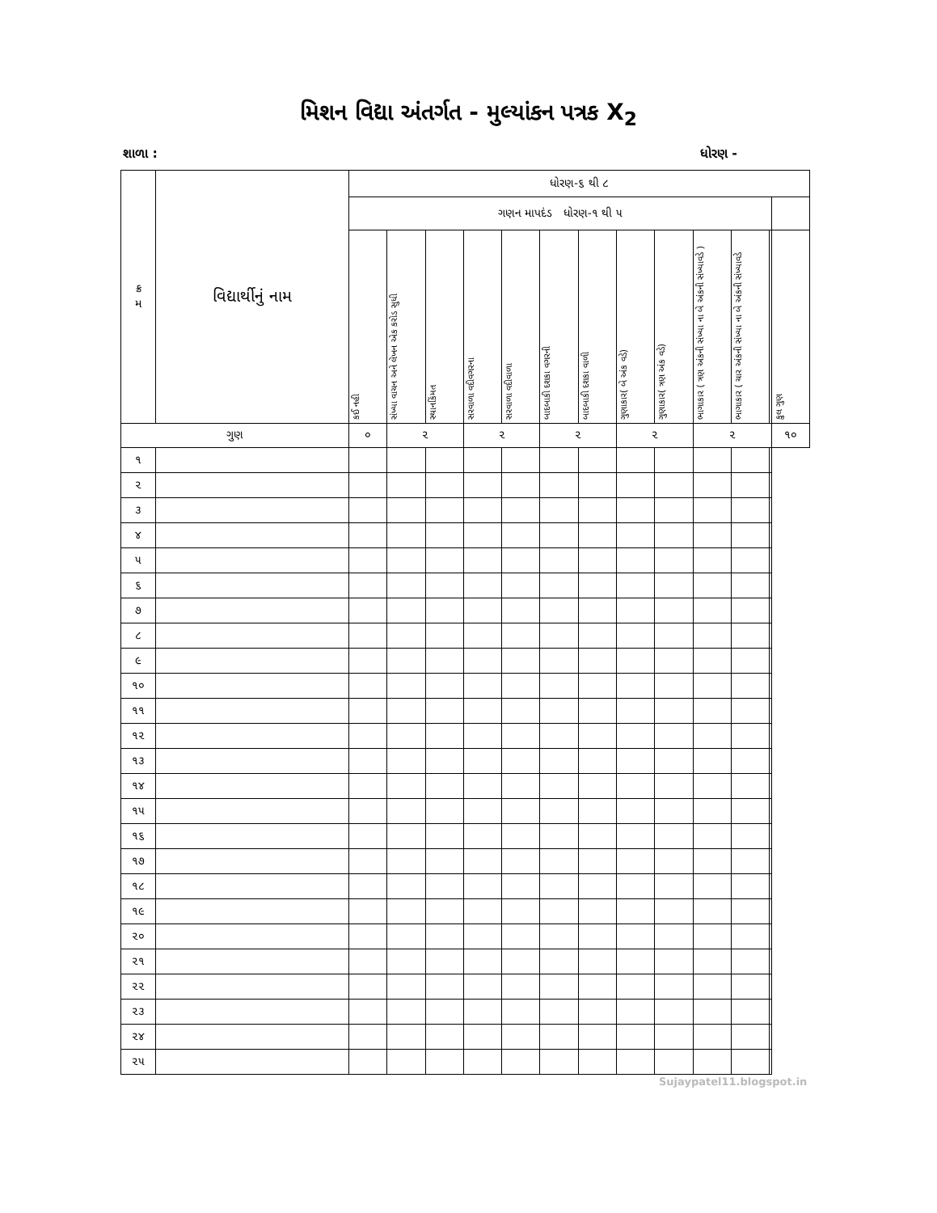મિશન વિદ્યા અંતર્ગત - મુલ્યાંકન પત્રક X<sub>2</sub>
શાળા : ધોરણ -
| ક્ર મ | વિદ્યાર્થીનું નામ | ધોરણ-૬ થી ૮ | | | | | | | | | | | | | |
| --- | --- | --- | --- | --- | --- | --- | --- | --- | --- | --- | --- | --- | --- | --- | --- |
| | | ગણન માપદંડ ધોરણ-૧ થી ૫ | | | | | | | | | | | | | |
| | | કઈ નહી | સંખ્યા વાચન અને લેખન એક કરોડ સુધી | સ્થાનકિંમત | સરવાળા વદીવગરના | સરવાળા વદીવાળા | બાદબાકી દશકા વગરની | બાદબાકી દશકા વાળી | ગુણાકાર( બે અંક વડે) | ગુણાકાર( ત્રણ અંક વડે) | ભાગાકાર ( ત્રણ અંકની સંખ્યા ના બે અંકની સંખ્યાવડે ) | ભાગાકાર ( ચાર અંકની સંખ્યા ના બે અંકની સંખ્યાવડે | | | કુલ ગુણ |
| ગુણ | | ૦ | ૨ | | ૨ | | ૨ | | ૨ | | ૨ | | | | ૧૦ |
| ૧ | | | | | | | | | | | | | | | |
| ૨ | | | | | | | | | | | | | | | |
| ૩ | | | | | | | | | | | | | | | |
| ૪ | | | | | | | | | | | | | | | |
| ૫ | | | | | | | | | | | | | | | |
| ૬ | | | | | | | | | | | | | | | |
| ૭ | | | | | | | | | | | | | | | |
| ૮ | | | | | | | | | | | | | | | |
| ૯ | | | | | | | | | | | | | | | |
| ૧૦ | | | | | | | | | | | | | | | |
| ૧૧ | | | | | | | | | | | | | | | |
| ૧૨ | | | | | | | | | | | | | | | |
| ૧૩ | | | | | | | | | | | | | | | |
| ૧૪ | | | | | | | | | | | | | | | |
| ૧૫ | | | | | | | | | | | | | | | |
| ૧૬ | | | | | | | | | | | | | | | |
| ૧૭ | | | | | | | | | | | | | | | |
| ૧૮ | | | | | | | | | | | | | | | |
| ૧૯ | | | | | | | | | | | | | | | |
| ૨૦ | | | | | | | | | | | | | | | |
| ૨૧ | | | | | | | | | | | | | | | |
| ૨૨ | | | | | | | | | | | | | | | |
| ૨૩ | | | | | | | | | | | | | | | |
| ૨૪ | | | | | | | | | | | | | | | |
| ૨૫ | | | | | | | | | | | | | | | |
Sujaypatel11.blogspot.in